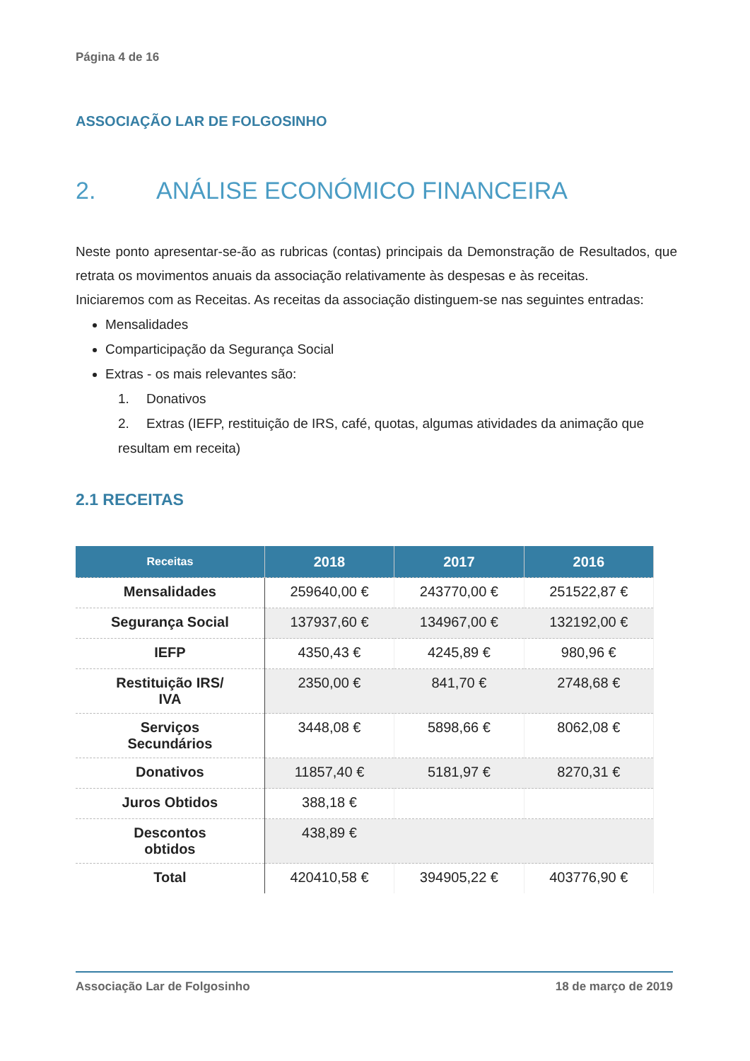Página 4 de 16
ASSOCIAÇÃO LAR DE FOLGOSINHO
2. ANÁLISE ECONÓMICO FINANCEIRA
Neste ponto apresentar-se-ão as rubricas (contas) principais da Demonstração de Resultados, que retrata os movimentos anuais da associação relativamente às despesas e às receitas.
Iniciaremos com as Receitas. As receitas da associação distinguem-se nas seguintes entradas:
Mensalidades
Comparticipação da Segurança Social
Extras - os mais relevantes são:
1. Donativos
2. Extras (IEFP, restituição de IRS, café, quotas, algumas atividades da animação que resultam em receita)
2.1 RECEITAS
| Receitas | 2018 | 2017 | 2016 |
| --- | --- | --- | --- |
| Mensalidades | 259640,00 € | 243770,00 € | 251522,87 € |
| Segurança Social | 137937,60 € | 134967,00 € | 132192,00 € |
| IEFP | 4350,43 € | 4245,89 € | 980,96 € |
| Restituição IRS/ IVA | 2350,00 € | 841,70 € | 2748,68 € |
| Serviços Secundários | 3448,08 € | 5898,66 € | 8062,08 € |
| Donativos | 11857,40 € | 5181,97 € | 8270,31 € |
| Juros Obtidos | 388,18 € | | |
| Descontos obtidos | 438,89 € | | |
| Total | 420410,58 € | 394905,22 € | 403776,90 € |
Associação Lar de Folgosinho 18 de março de 2019